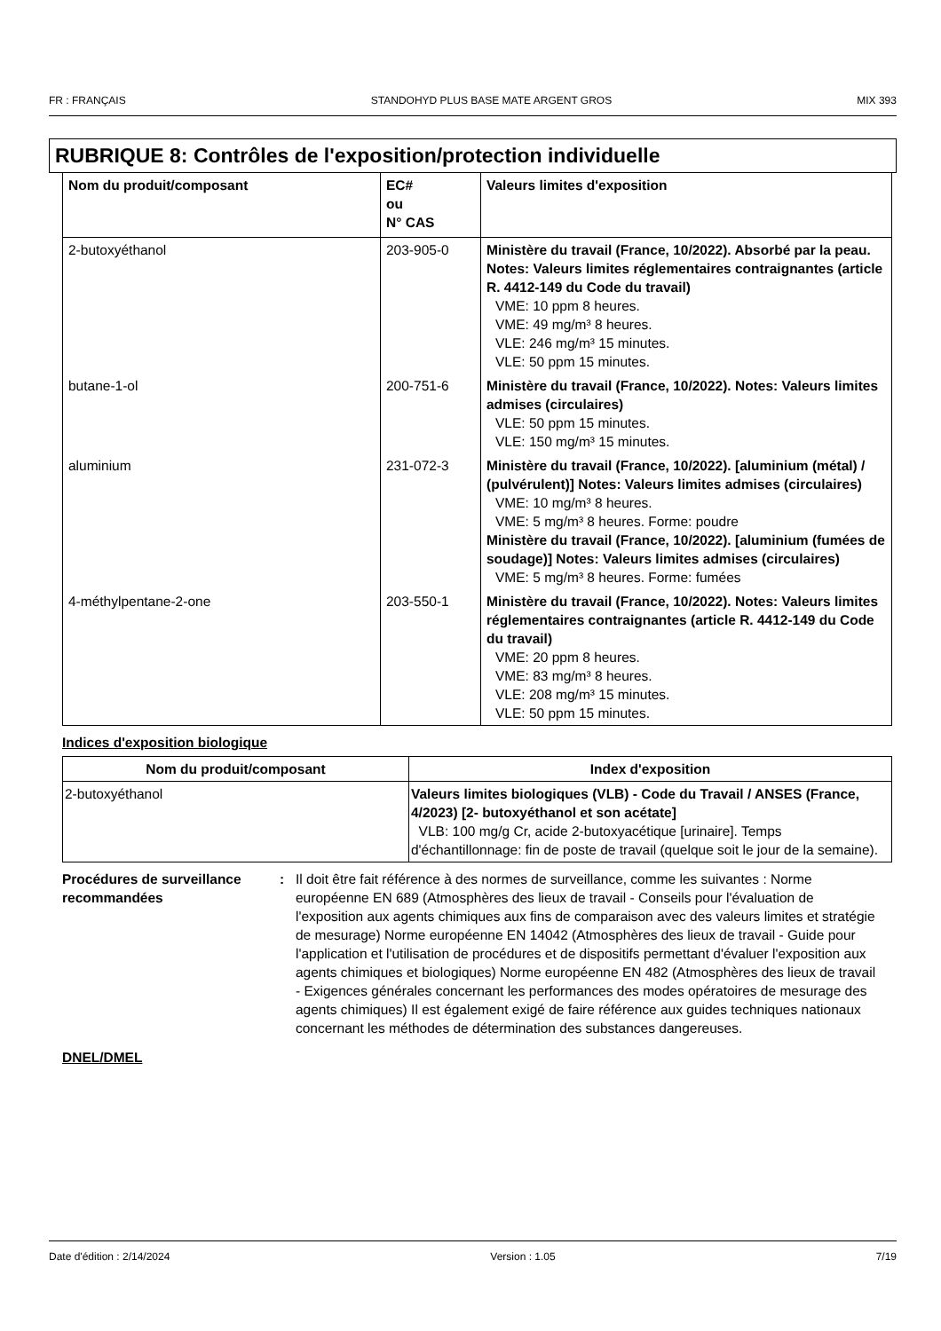FR : FRANÇAIS STANDOHYD PLUS BASE MATE ARGENT GROS MIX 393
RUBRIQUE 8: Contrôles de l'exposition/protection individuelle
| Nom du produit/composant | EC# ou N° CAS | Valeurs limites d'exposition |
| --- | --- | --- |
| 2-butoxyéthanol | 203-905-0 | Ministère du travail (France, 10/2022). Absorbé par la peau. Notes: Valeurs limites réglementaires contraignantes (article R. 4412-149 du Code du travail) VME: 10 ppm 8 heures. VME: 49 mg/m³ 8 heures. VLE: 246 mg/m³ 15 minutes. VLE: 50 ppm 15 minutes. |
| butane-1-ol | 200-751-6 | Ministère du travail (France, 10/2022). Notes: Valeurs limites admises (circulaires) VLE: 50 ppm 15 minutes. VLE: 150 mg/m³ 15 minutes. |
| aluminium | 231-072-3 | Ministère du travail (France, 10/2022). [aluminium (métal) / (pulvérulent)] Notes: Valeurs limites admises (circulaires) VME: 10 mg/m³ 8 heures. VME: 5 mg/m³ 8 heures. Forme: poudre Ministère du travail (France, 10/2022). [aluminium (fumées de soudage)] Notes: Valeurs limites admises (circulaires) VME: 5 mg/m³ 8 heures. Forme: fumées |
| 4-méthylpentane-2-one | 203-550-1 | Ministère du travail (France, 10/2022). Notes: Valeurs limites réglementaires contraignantes (article R. 4412-149 du Code du travail) VME: 20 ppm 8 heures. VME: 83 mg/m³ 8 heures. VLE: 208 mg/m³ 15 minutes. VLE: 50 ppm 15 minutes. |
Indices d'exposition biologique
| Nom du produit/composant | Index d'exposition |
| --- | --- |
| 2-butoxyéthanol | Valeurs limites biologiques (VLB) - Code du Travail / ANSES (France, 4/2023) [2- butoxyéthanol et son acétate] VLB: 100 mg/g Cr, acide 2-butoxyacétique [urinaire]. Temps d'échantillonnage: fin de poste de travail (quelque soit le jour de la semaine). |
Procédures de surveillance recommandées
: Il doit être fait référence à des normes de surveillance, comme les suivantes : Norme européenne EN 689 (Atmosphères des lieux de travail - Conseils pour l'évaluation de l'exposition aux agents chimiques aux fins de comparaison avec des valeurs limites et stratégie de mesurage) Norme européenne EN 14042 (Atmosphères des lieux de travail - Guide pour l'application et l'utilisation de procédures et de dispositifs permettant d'évaluer l'exposition aux agents chimiques et biologiques) Norme européenne EN 482 (Atmosphères des lieux de travail - Exigences générales concernant les performances des modes opératoires de mesurage des agents chimiques) Il est également exigé de faire référence aux guides techniques nationaux concernant les méthodes de détermination des substances dangereuses.
DNEL/DMEL
Date d'édition : 2/14/2024 Version : 1.05 7/19